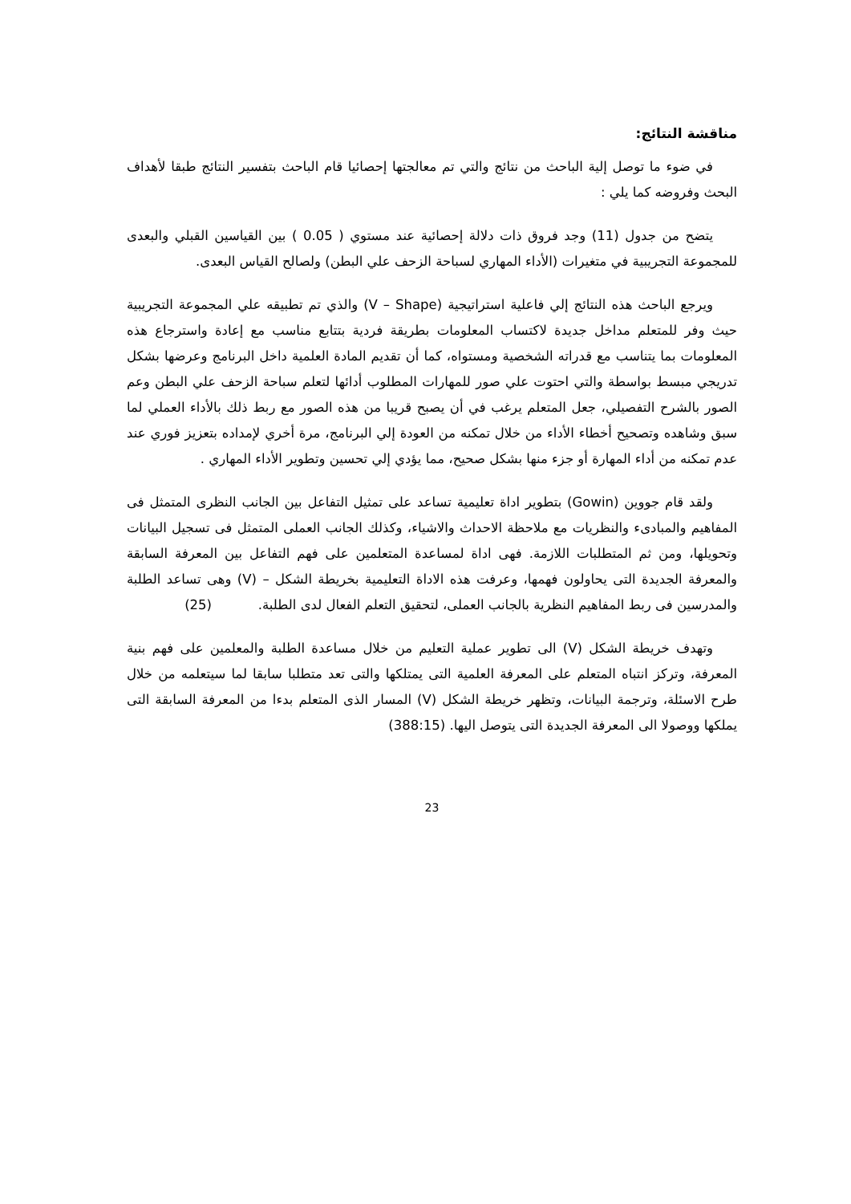مناقشة النتائج:
في ضوء ما توصل إلية الباحث من نتائج والتي تم معالجتها إحصائيا قام الباحث بتفسير النتائج طبقا لأهداف البحث وفروضه كما يلي :
يتضح من جدول (11) وجد فروق ذات دلالة إحصائية عند مستوي ( 0.05 ) بين القياسين القبلي والبعدى للمجموعة التجريبية في متغيرات (الأداء المهاري لسباحة الزحف علي البطن) ولصالح القياس البعدى.
ويرجع الباحث هذه النتائج إلي فاعلية استراتيجية (V – Shape) والذي تم تطبيقه علي المجموعة التجريبية حيث وفر للمتعلم مداخل جديدة لاكتساب المعلومات بطريقة فردية بتتابع مناسب مع إعادة واسترجاع هذه المعلومات بما يتناسب مع قدراته الشخصية ومستواه، كما أن تقديم المادة العلمية داخل البرنامج وعرضها بشكل تدريجي مبسط بواسطة والتي احتوت علي صور للمهارات المطلوب أدائها لتعلم سباحة الزحف علي البطن وعم الصور بالشرح التفصيلي، جعل المتعلم يرغب في أن يصبح قريبا من هذه الصور مع ربط ذلك بالأداء العملي لما سبق وشاهده وتصحيح أخطاء الأداء من خلال تمكنه من العودة إلي البرنامج، مرة أخري لإمداده بتعزيز فوري عند عدم تمكنه من أداء المهارة أو جزء منها بشكل صحيح، مما يؤدي إلي تحسين وتطوير الأداء المهاري .
ولقد قام جووين (Gowin) بتطوير اداة تعليمية تساعد على تمثيل التفاعل بين الجانب النظرى المتمثل فى المفاهيم والمبادىء والنظريات مع ملاحظة الاحداث والاشياء، وكذلك الجانب العملى المتمثل فى تسجيل البيانات وتحويلها، ومن ثم المتطلبات اللازمة. فهى اداة لمساعدة المتعلمين على فهم التفاعل بين المعرفة السابقة والمعرفة الجديدة التى يحاولون فهمها، وعرفت هذه الاداة التعليمية بخريطة الشكل – (V) وهى تساعد الطلبة والمدرسين فى ربط المفاهيم النظرية بالجانب العملى، لتحقيق التعلم الفعال لدى الطلبة. (25)
وتهدف خريطة الشكل (V) الى تطوير عملية التعليم من خلال مساعدة الطلبة والمعلمين على فهم بنية المعرفة، وتركز انتباه المتعلم على المعرفة العلمية التى يمتلكها والتى تعد متطلبا سابقا لما سيتعلمه من خلال طرح الاسئلة، وترجمة البيانات، وتظهر خريطة الشكل (V) المسار الذى المتعلم بدءا من المعرفة السابقة التى يملكها ووصولا الى المعرفة الجديدة التى يتوصل اليها. (388:15)
23